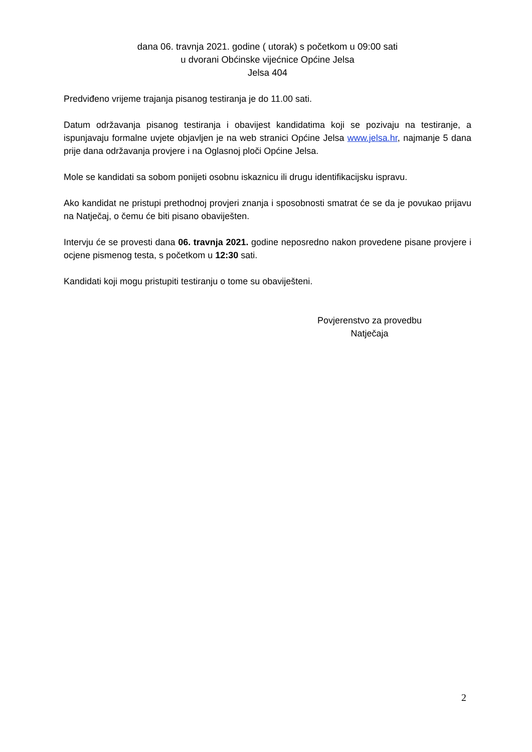dana 06. travnja 2021. godine ( utorak) s početkom u 09:00 sati
u dvorani Obćinske vijećnice Općine Jelsa
Jelsa 404
Predviđeno vrijeme trajanja pisanog testiranja je do 11.00 sati.
Datum održavanja pisanog testiranja i obavijest kandidatima koji se pozivaju na testiranje, a ispunjavaju formalne uvjete objavljen je na web stranici Općine Jelsa www.jelsa.hr, najmanje 5 dana prije dana održavanja provjere i na Oglasnoj ploči Općine Jelsa.
Mole se kandidati sa sobom ponijeti osobnu iskaznicu ili drugu identifikacijsku ispravu.
Ako kandidat ne pristupi prethodnoj provjeri znanja i sposobnosti smatrat će se da je povukao prijavu na Natječaj, o čemu će biti pisano obaviješten.
Intervju će se provesti dana 06. travnja 2021. godine neposredno nakon provedene pisane provjere i ocjene pismenog testa, s početkom u 12:30 sati.
Kandidati koji mogu pristupiti testiranju o tome su obaviješteni.
Povjerenstvo za provedbu
Natječaja
2